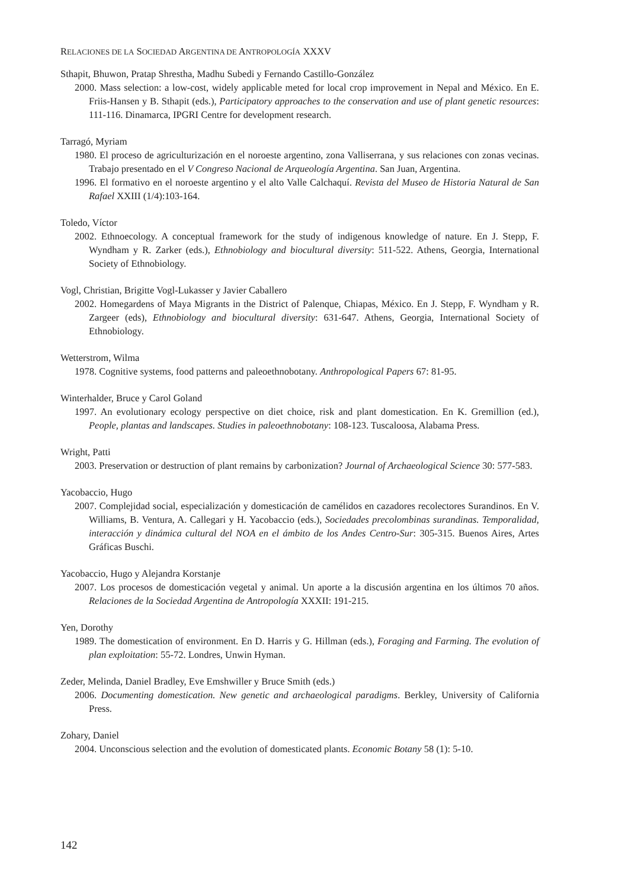RELACIONES DE LA SOCIEDAD ARGENTINA DE ANTROPOLOGÍA XXXV
Sthapit, Bhuwon, Pratap Shrestha, Madhu Subedi y Fernando Castillo-González
2000. Mass selection: a low-cost, widely applicable meted for local crop improvement in Nepal and México. En E. Friis-Hansen y B. Sthapit (eds.), Participatory approaches to the conservation and use of plant genetic resources: 111-116. Dinamarca, IPGRI Centre for development research.
Tarragó, Myriam
1980. El proceso de agriculturización en el noroeste argentino, zona Valliserrana, y sus relaciones con zonas vecinas. Trabajo presentado en el V Congreso Nacional de Arqueología Argentina. San Juan, Argentina.
1996. El formativo en el noroeste argentino y el alto Valle Calchaquí. Revista del Museo de Historia Natural de San Rafael XXIII (1/4):103-164.
Toledo, Víctor
2002. Ethnoecology. A conceptual framework for the study of indigenous knowledge of nature. En J. Stepp, F. Wyndham y R. Zarker (eds.), Ethnobiology and biocultural diversity: 511-522. Athens, Georgia, International Society of Ethnobiology.
Vogl, Christian, Brigitte Vogl-Lukasser y Javier Caballero
2002. Homegardens of Maya Migrants in the District of Palenque, Chiapas, México. En J. Stepp, F. Wyndham y R. Zargeer (eds), Ethnobiology and biocultural diversity: 631-647. Athens, Georgia, International Society of Ethnobiology.
Wetterstrom, Wilma
1978. Cognitive systems, food patterns and paleoethnobotany. Anthropological Papers 67: 81-95.
Winterhalder, Bruce y Carol Goland
1997. An evolutionary ecology perspective on diet choice, risk and plant domestication. En K. Gremillion (ed.), People, plantas and landscapes. Studies in paleoethnobotany: 108-123. Tuscaloosa, Alabama Press.
Wright, Patti
2003. Preservation or destruction of plant remains by carbonization? Journal of Archaeological Science 30: 577-583.
Yacobaccio, Hugo
2007. Complejidad social, especialización y domesticación de camélidos en cazadores recolectores Surandinos. En V. Williams, B. Ventura, A. Callegari y H. Yacobaccio (eds.), Sociedades precolombinas surandinas. Temporalidad, interacción y dinámica cultural del NOA en el ámbito de los Andes Centro-Sur: 305-315. Buenos Aires, Artes Gráficas Buschi.
Yacobaccio, Hugo y Alejandra Korstanje
2007. Los procesos de domesticación vegetal y animal. Un aporte a la discusión argentina en los últimos 70 años. Relaciones de la Sociedad Argentina de Antropología XXXII: 191-215.
Yen, Dorothy
1989. The domestication of environment. En D. Harris y G. Hillman (eds.), Foraging and Farming. The evolution of plan exploitation: 55-72. Londres, Unwin Hyman.
Zeder, Melinda, Daniel Bradley, Eve Emshwiller y Bruce Smith (eds.)
2006. Documenting domestication. New genetic and archaeological paradigms. Berkley, University of California Press.
Zohary, Daniel
2004. Unconscious selection and the evolution of domesticated plants. Economic Botany 58 (1): 5-10.
142